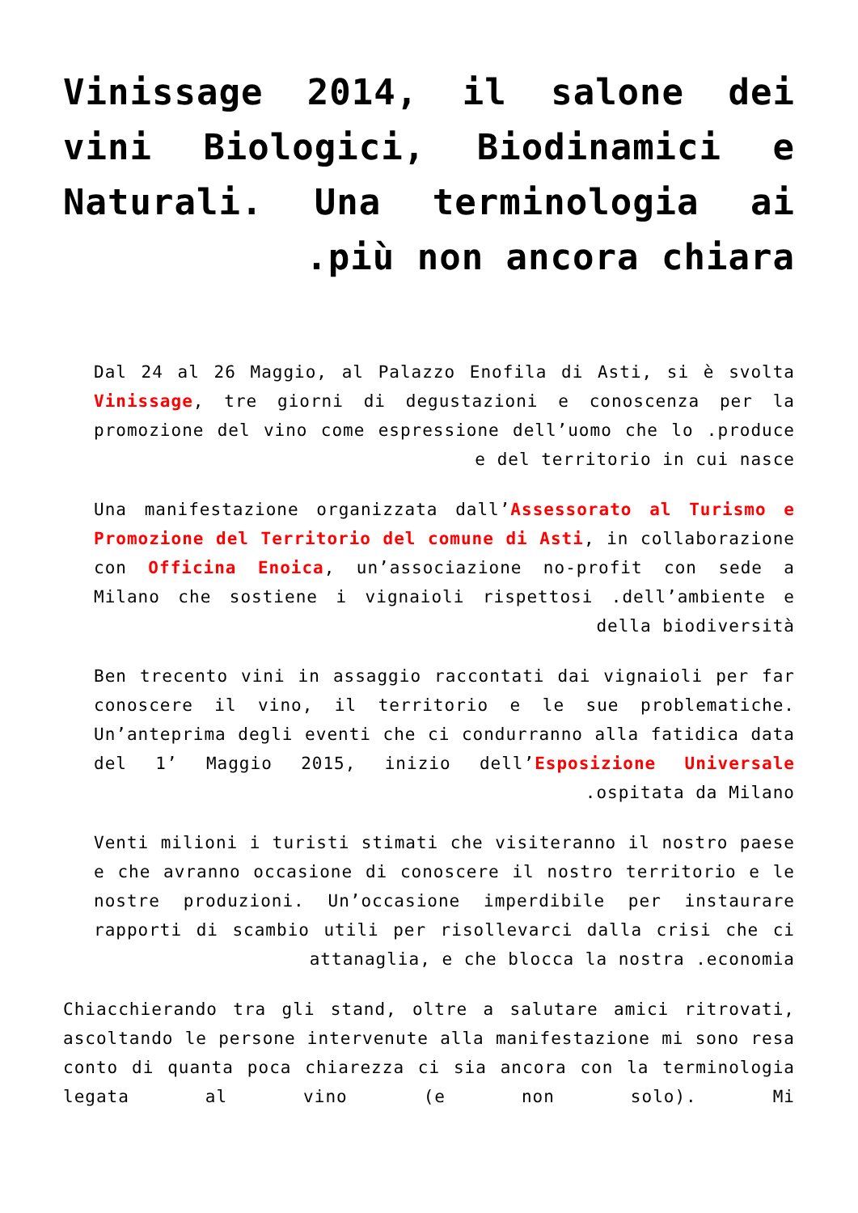Vinissage 2014, il salone dei vini Biologici, Biodinamici e Naturali. Una terminologia ai .più non ancora chiara
Dal 24 al 26 Maggio, al Palazzo Enofila di Asti, si è svolta Vinissage, tre giorni di degustazioni e conoscenza per la promozione del vino come espressione dell’uomo che lo .produce e del territorio in cui nasce
Una manifestazione organizzata dall’Assessorato al Turismo e Promozione del Territorio del comune di Asti, in collaborazione con Officina Enoica, un’associazione no-profit con sede a Milano che sostiene i vignaioli rispettosi .dell’ambiente e della biodiversità
Ben trecento vini in assaggio raccontati dai vignaioli per far conoscere il vino, il territorio e le sue problematiche. Un’anteprima degli eventi che ci condurranno alla fatidica data del 1’ Maggio 2015, inizio dell’Esposizione Universale .ospitata da Milano
Venti milioni i turisti stimati che visiteranno il nostro paese e che avranno occasione di conoscere il nostro territorio e le nostre produzioni. Un’occasione imperdibile per instaurare rapporti di scambio utili per risollevarci dalla crisi che ci attanaglia, e che blocca la nostra .economia
Chiacchierando tra gli stand, oltre a salutare amici ritrovati, ascoltando le persone intervenute alla manifestazione mi sono resa conto di quanta poca chiarezza ci sia ancora con la terminologia legata al vino (e non solo). Mi